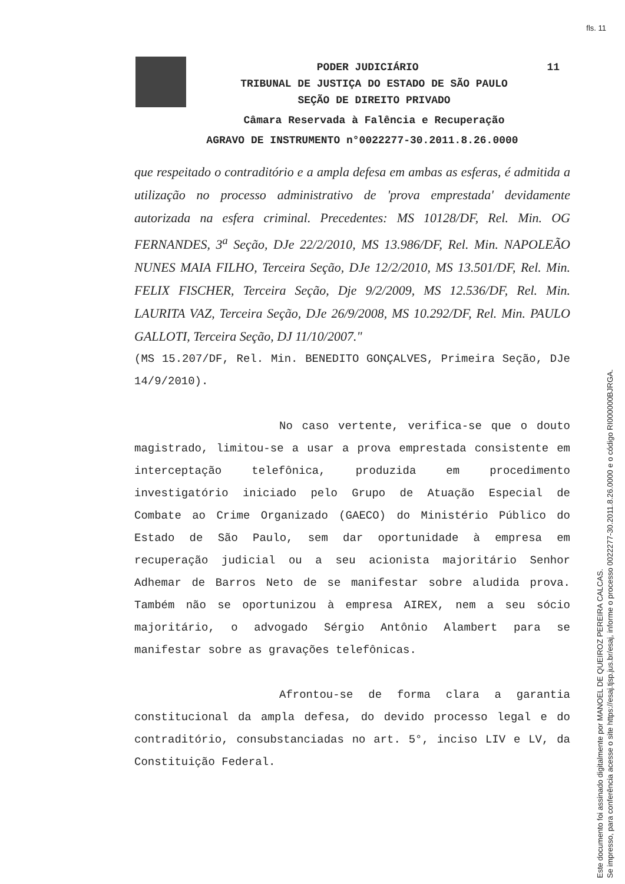fls. 11
PODER JUDICIÁRIO 11
TRIBUNAL DE JUSTIÇA DO ESTADO DE SÃO PAULO
SEÇÃO DE DIREITO PRIVADO
Câmara Reservada à Falência e Recuperação
AGRAVO DE INSTRUMENTO n°0022277-30.2011.8.26.0000
que respeitado o contraditório e a ampla defesa em ambas as esferas, é admitida a utilização no processo administrativo de 'prova emprestada' devidamente autorizada na esfera criminal. Precedentes: MS 10128/DF, Rel. Min. OG FERNANDES, 3<sup>a</sup> Seção, DJe 22/2/2010, MS 13.986/DF, Rel. Min. NAPOLEÃO NUNES MAIA FILHO, Terceira Seção, DJe 12/2/2010, MS 13.501/DF, Rel. Min. FELIX FISCHER, Terceira Seção, Dje 9/2/2009, MS 12.536/DF, Rel. Min. LAURITA VAZ, Terceira Seção, DJe 26/9/2008, MS 10.292/DF, Rel. Min. PAULO GALLOTI, Terceira Seção, DJ 11/10/2007."
(MS 15.207/DF, Rel. Min. BENEDITO GONÇALVES, Primeira Seção, DJe 14/9/2010).
No caso vertente, verifica-se que o douto magistrado, limitou-se a usar a prova emprestada consistente em interceptação telefônica, produzida em procedimento investigatório iniciado pelo Grupo de Atuação Especial de Combate ao Crime Organizado (GAECO) do Ministério Público do Estado de São Paulo, sem dar oportunidade à empresa em recuperação judicial ou a seu acionista majoritário Senhor Adhemar de Barros Neto de se manifestar sobre aludida prova. Também não se oportunizou à empresa AIREX, nem a seu sócio majoritário, o advogado Sérgio Antônio Alambert para se manifestar sobre as gravações telefônicas.
Afrontou-se de forma clara a garantia constitucional da ampla defesa, do devido processo legal e do contraditório, consubstanciadas no art. 5°, inciso LIV e LV, da Constituição Federal.
Este documento foi assinado digitalmente por MANOEL DE QUEIROZ PEREIRA CALCAS.
Se impresso, para conferência acesse o site https://esaj.tjsp.jus.br/esaj, informe o processo 0022277-30.2011.8.26.0000 e o código RI000000BJRGA.